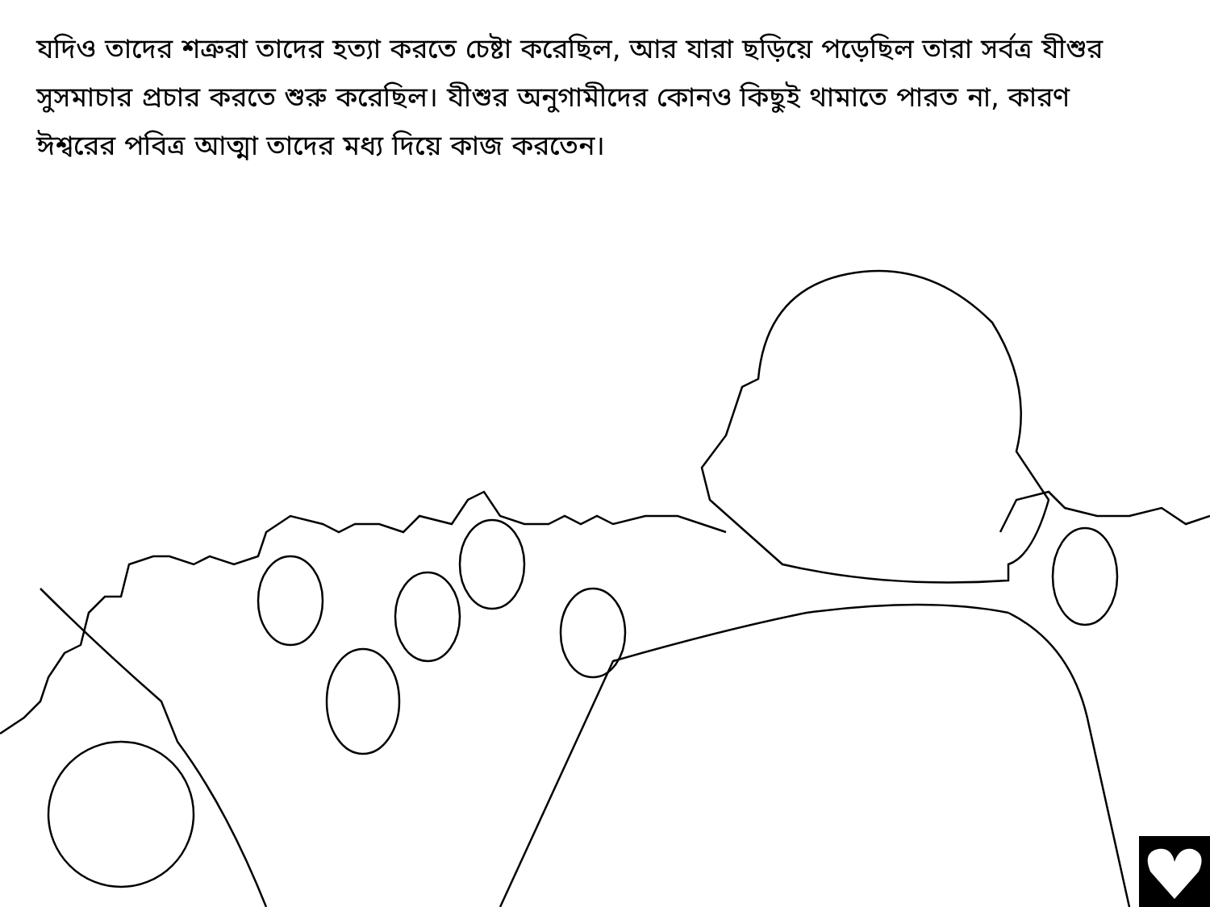যদিও তাদের শত্রুরা তাদের হত্যা করতে চেষ্টা করেছিল, আর যারা ছড়িয়ে পড়েছিল তারা সর্বত্র যীশুর সুসমাচার প্রচার করতে শুরু করেছিল। যীশুর অনুগামীদের কোনও কিছুই থামাতে পারত না, কারণ ঈশ্বরের পবিত্র আত্মা তাদের মধ্য দিয়ে কাজ করতেন।